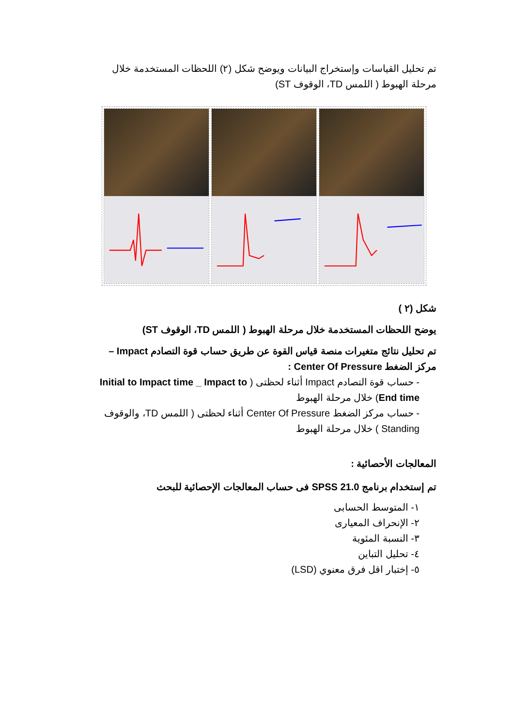تم تحليل القياسات وإستخراج البيانات ويوضح شكل (٢) اللحظات المستخدمة خلال مرحلة الهبوط ( اللمس TD، الوقوف ST)
شكل (٢ )
يوضح اللحظات المستخدمة خلال مرحلة الهبوط ( اللمس TD، الوقوف ST)
تم تحليل نتائج متغيرات منصة قياس القوة عن طريق حساب قوة التصادم Impact – مركز الضغط Center Of Pressure :
- حساب قوة التصادم Impact أثناء لحظتى ( Initial to Impact time _ Impact to End time) خلال مرحلة الهبوط
- حساب مركز الضغط Center Of Pressure أثناء لحظتى ( اللمس TD، والوقوف Standing ) خلال مرحلة الهبوط
المعالجات الأحصائية :
تم إستخدام برنامج SPSS 21.0 فى حساب المعالجات الإحصائية للبحث
١- المتوسط الحسابى
٢- الإنحراف المعيارى
٣- النسبة المئوية
٤- تحليل التباين
٥- إختبار اقل فرق معنوي (LSD)